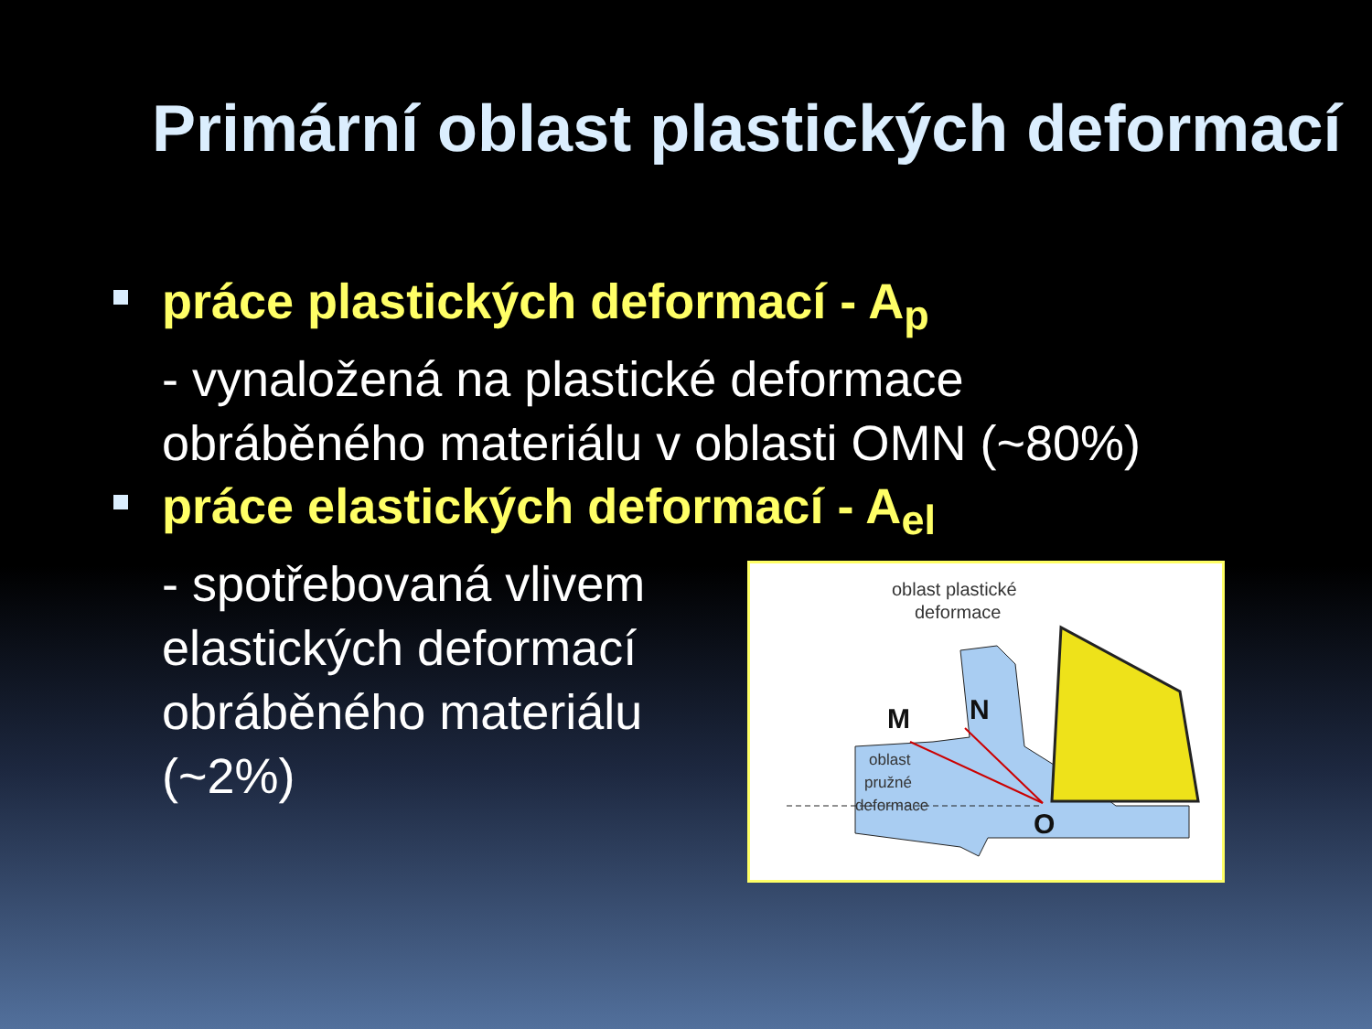Primární oblast plastických deformací
práce plastických deformací - A<sub>p</sub>
- vynaložená na plastické deformace obráběného materiálu v oblasti OMN (~80%)
práce elastických deformací - A<sub>el</sub>
- spotřebovaná vlivem elastických deformací obráběného materiálu (~2%)
oblast plastické
deformace
M
N
O
oblast
pružné
deformace